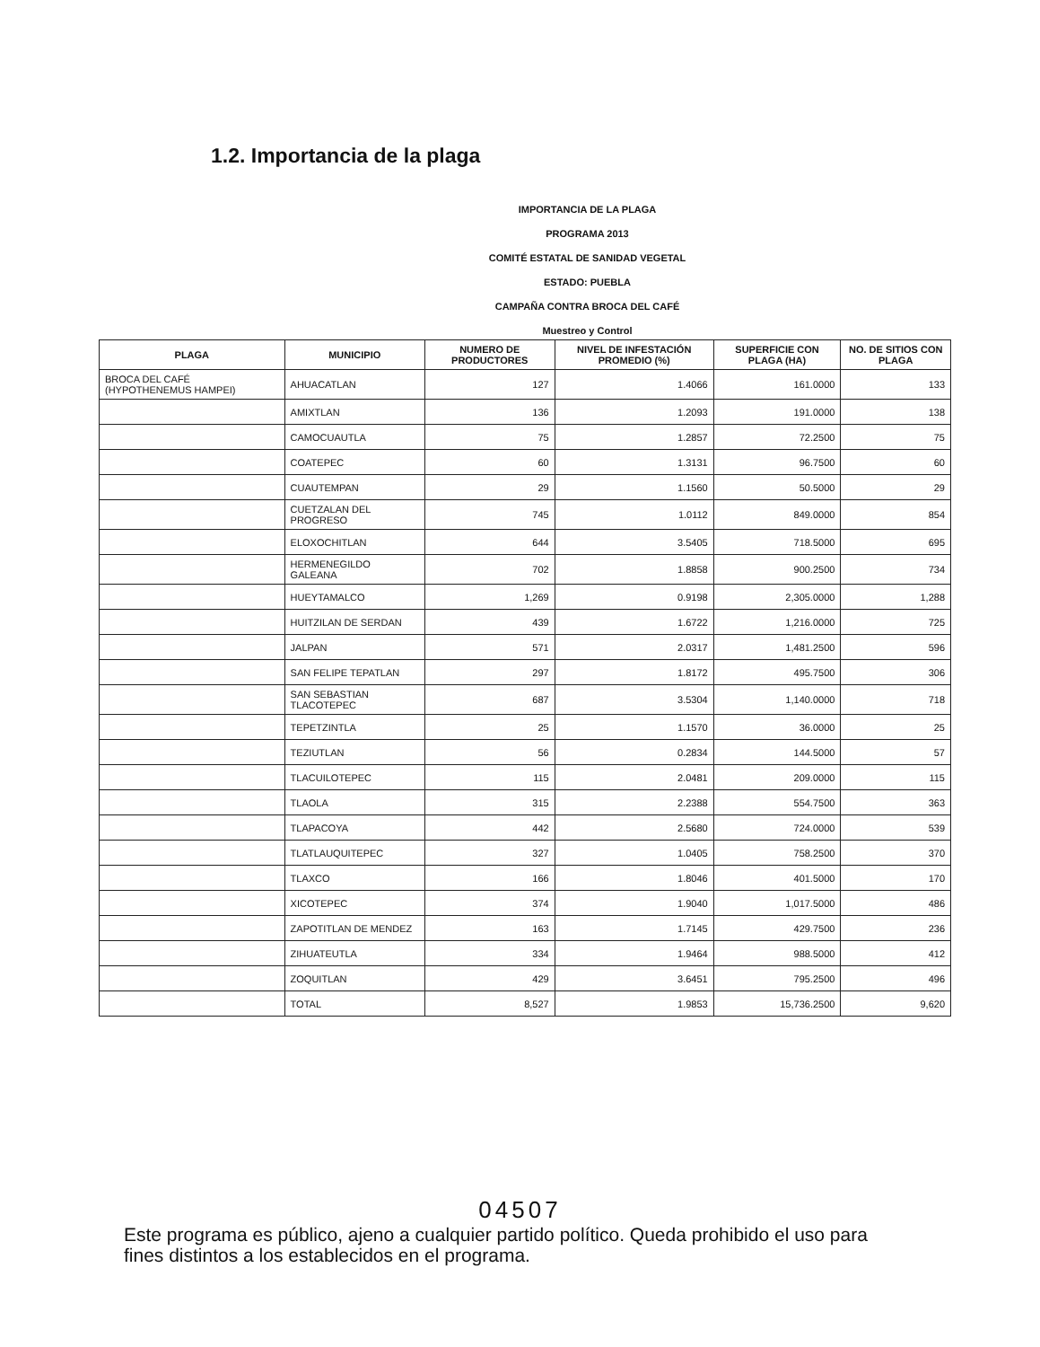1.2. Importancia de la plaga
IMPORTANCIA DE LA PLAGA
PROGRAMA 2013
COMITÉ ESTATAL DE SANIDAD VEGETAL
ESTADO: PUEBLA
CAMPAÑA CONTRA BROCA DEL CAFÉ
Muestreo y Control
| PLAGA | MUNICIPIO | NUMERO DE PRODUCTORES | NIVEL DE INFESTACIÓN PROMEDIO (%) | SUPERFICIE CON PLAGA (HA) | NO. DE SITIOS CON PLAGA |
| --- | --- | --- | --- | --- | --- |
| BROCA DEL CAFÉ (HYPOTHENEMUS HAMPEI) | AHUACATLAN | 127 | 1.4066 | 161.0000 | 133 |
| | AMIXTLAN | 136 | 1.2093 | 191.0000 | 138 |
| | CAMOCUAUTLA | 75 | 1.2857 | 72.2500 | 75 |
| | COATEPEC | 60 | 1.3131 | 96.7500 | 60 |
| | CUAUTEMPAN | 29 | 1.1560 | 50.5000 | 29 |
| | CUETZALAN DEL PROGRESO | 745 | 1.0112 | 849.0000 | 854 |
| | ELOXOCHITLAN | 644 | 3.5405 | 718.5000 | 695 |
| | HERMENEGILDO GALEANA | 702 | 1.8858 | 900.2500 | 734 |
| | HUEYTAMALCO | 1,269 | 0.9198 | 2,305.0000 | 1,288 |
| | HUITZILAN DE SERDAN | 439 | 1.6722 | 1,216.0000 | 725 |
| | JALPAN | 571 | 2.0317 | 1,481.2500 | 596 |
| | SAN FELIPE TEPATLAN | 297 | 1.8172 | 495.7500 | 306 |
| | SAN SEBASTIAN TLACOTEPEC | 687 | 3.5304 | 1,140.0000 | 718 |
| | TEPETZINTLA | 25 | 1.1570 | 36.0000 | 25 |
| | TEZIUTLAN | 56 | 0.2834 | 144.5000 | 57 |
| | TLACUILOTEPEC | 115 | 2.0481 | 209.0000 | 115 |
| | TLAOLA | 315 | 2.2388 | 554.7500 | 363 |
| | TLAPACOYA | 442 | 2.5680 | 724.0000 | 539 |
| | TLATLAUQUITEPEC | 327 | 1.0405 | 758.2500 | 370 |
| | TLAXCO | 166 | 1.8046 | 401.5000 | 170 |
| | XICOTEPEC | 374 | 1.9040 | 1,017.5000 | 486 |
| | ZAPOTITLAN DE MENDEZ | 163 | 1.7145 | 429.7500 | 236 |
| | ZIHUATEUTLA | 334 | 1.9464 | 988.5000 | 412 |
| | ZOQUITLAN | 429 | 3.6451 | 795.2500 | 496 |
| | TOTAL | 8,527 | 1.9853 | 15,736.2500 | 9,620 |
04507
Este programa es público, ajeno a cualquier partido político. Queda prohibido el uso para fines distintos a los establecidos en el programa.